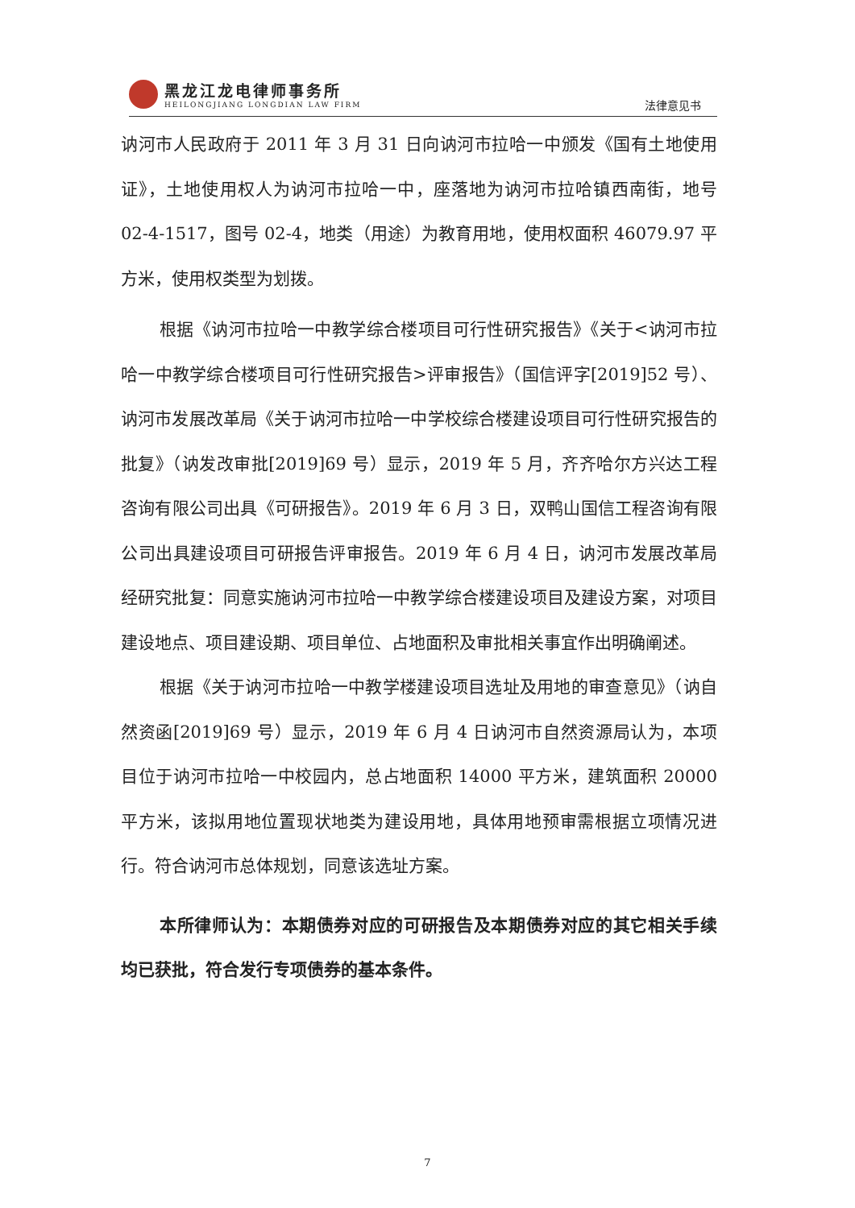黑龙江龙电律师事务所
HEILONGJIANG LONGDIAN LAW FIRM
法律意见书
讷河市人民政府于 2011 年 3 月 31 日向讷河市拉哈一中颁发《国有土地使用证》，土地使用权人为讷河市拉哈一中，座落地为讷河市拉哈镇西南街，地号 02-4-1517，图号 02-4，地类（用途）为教育用地，使用权面积 46079.97 平方米，使用权类型为划拨。
根据《讷河市拉哈一中教学综合楼项目可行性研究报告》《关于<讷河市拉哈一中教学综合楼项目可行性研究报告>评审报告》（国信评字[2019]52 号）、讷河市发展改革局《关于讷河市拉哈一中学校综合楼建设项目可行性研究报告的批复》（讷发改审批[2019]69 号）显示，2019 年 5 月，齐齐哈尔方兴达工程咨询有限公司出具《可研报告》。2019 年 6 月 3 日，双鸭山国信工程咨询有限公司出具建设项目可研报告评审报告。2019 年 6 月 4 日，讷河市发展改革局经研究批复：同意实施讷河市拉哈一中教学综合楼建设项目及建设方案，对项目建设地点、项目建设期、项目单位、占地面积及审批相关事宜作出明确阐述。
根据《关于讷河市拉哈一中教学楼建设项目选址及用地的审查意见》（讷自然资函[2019]69 号）显示，2019 年 6 月 4 日讷河市自然资源局认为，本项目位于讷河市拉哈一中校园内，总占地面积 14000 平方米，建筑面积 20000 平方米，该拟用地位置现状地类为建设用地，具体用地预审需根据立项情况进行。符合讷河市总体规划，同意该选址方案。
本所律师认为：本期债券对应的可研报告及本期债券对应的其它相关手续均已获批，符合发行专项债券的基本条件。
7